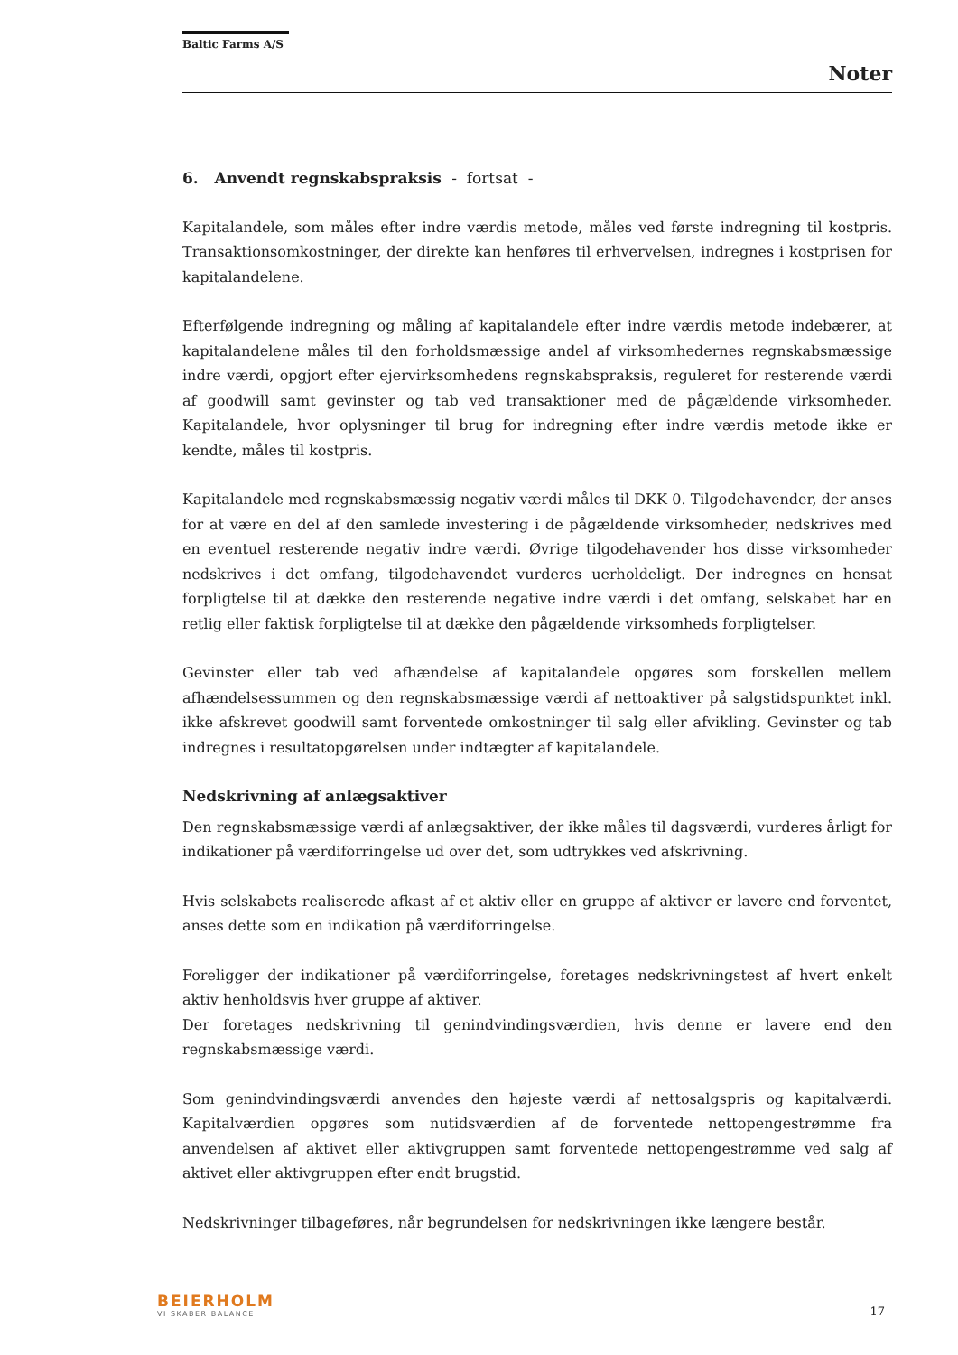Baltic Farms A/S
Noter
6. Anvendt regnskabspraksis - fortsat -
Kapitalandele, som måles efter indre værdis metode, måles ved første indregning til kostpris. Transaktionsomkostninger, der direkte kan henføres til erhvervelsen, indregnes i kostprisen for kapitalandelene.
Efterfølgende indregning og måling af kapitalandele efter indre værdis metode indebærer, at kapitalandelene måles til den forholdsmæssige andel af virksomhedernes regnskabsmæssige indre værdi, opgjort efter ejervirksomhedens regnskabspraksis, reguleret for resterende værdi af goodwill samt gevinster og tab ved transaktioner med de pågældende virksomheder. Kapitalandele, hvor oplysninger til brug for indregning efter indre værdis metode ikke er kendte, måles til kostpris.
Kapitalandele med regnskabsmæssig negativ værdi måles til DKK 0. Tilgodehavender, der anses for at være en del af den samlede investering i de pågældende virksomheder, nedskrives med en eventuel resterende negativ indre værdi. Øvrige tilgodehavender hos disse virksomheder nedskrives i det omfang, tilgodehavendet vurderes uerholdeligt. Der indregnes en hensat forpligtelse til at dække den resterende negative indre værdi i det omfang, selskabet har en retlig eller faktisk forpligtelse til at dække den pågældende virksomheds forpligtelser.
Gevinster eller tab ved afhændelse af kapitalandele opgøres som forskellen mellem afhændelsessummen og den regnskabsmæssige værdi af nettoaktiver på salgstidspunktet inkl. ikke afskrevet goodwill samt forventede omkostninger til salg eller afvikling. Gevinster og tab indregnes i resultatopgørelsen under indtægter af kapitalandele.
Nedskrivning af anlægsaktiver
Den regnskabsmæssige værdi af anlægsaktiver, der ikke måles til dagsværdi, vurderes årligt for indikationer på værdiforringelse ud over det, som udtrykkes ved afskrivning.
Hvis selskabets realiserede afkast af et aktiv eller en gruppe af aktiver er lavere end forventet, anses dette som en indikation på værdiforringelse.
Foreligger der indikationer på værdiforringelse, foretages nedskrivningstest af hvert enkelt aktiv henholdsvis hver gruppe af aktiver.
Der foretages nedskrivning til genindvindingsværdien, hvis denne er lavere end den regnskabsmæssige værdi.
Som genindvindingsværdi anvendes den højeste værdi af nettosalgspris og kapitalværdi. Kapitalværdien opgøres som nutidsværdien af de forventede nettopengestrømme fra anvendelsen af aktivet eller aktivgruppen samt forventede nettopengestrømme ved salg af aktivet eller aktivgruppen efter endt brugstid.
Nedskrivninger tilbageføres, når begrundelsen for nedskrivningen ikke længere består.
BEIERHOLM
VI SKABER BALANCE
17